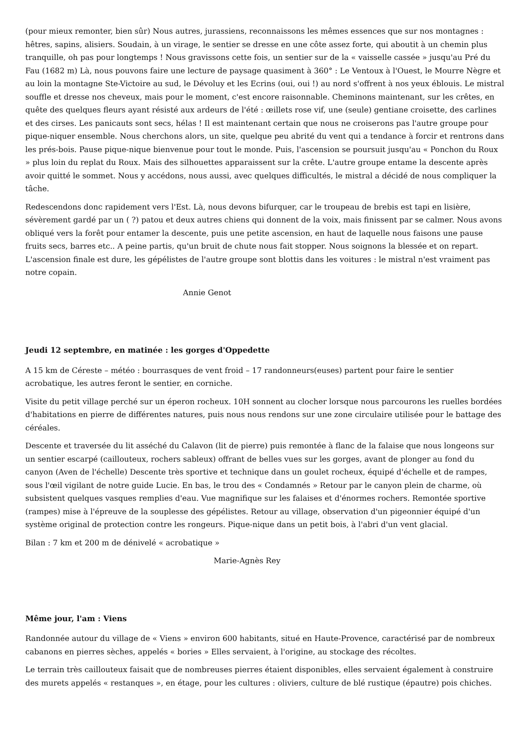(pour mieux remonter, bien sûr) Nous autres, jurassiens, reconnaissons les mêmes essences que sur nos montagnes : hêtres, sapins, alisiers. Soudain, à un virage, le sentier se dresse en une côte assez forte, qui aboutit à un chemin plus tranquille, oh pas pour longtemps ! Nous gravissons cette fois, un sentier sur de la « vaisselle cassée » jusqu'au Pré du Fau (1682 m) Là, nous pouvons faire une lecture de paysage quasiment à 360° : Le Ventoux à l'Ouest, le Mourre Nègre et au loin la montagne Ste-Victoire au sud, le Dévoluy et les Ecrins (oui, oui !) au nord s'offrent à nos yeux éblouis. Le mistral souffle et dresse nos cheveux, mais pour le moment, c'est encore raisonnable. Cheminons maintenant, sur les crêtes, en quête des quelques fleurs ayant résisté aux ardeurs de l'été : œillets rose vif, une (seule) gentiane croisette, des carlines et des cirses. Les panicauts sont secs, hélas ! Il est maintenant certain que nous ne croiserons pas l'autre groupe pour pique-niquer ensemble. Nous cherchons alors, un site, quelque peu abrité du vent qui a tendance à forcir et rentrons dans les prés-bois. Pause pique-nique bienvenue pour tout le monde. Puis, l'ascension se poursuit jusqu'au « Ponchon du Roux » plus loin du replat du Roux. Mais des silhouettes apparaissent sur la crête. L'autre groupe entame la descente après avoir quitté le sommet. Nous y accédons, nous aussi, avec quelques difficultés, le mistral a décidé de nous compliquer la tâche.
Redescendons donc rapidement vers l'Est. Là, nous devons bifurquer, car le troupeau de brebis est tapi en lisière, sévèrement gardé par un ( ?) patou et deux autres chiens qui donnent de la voix, mais finissent par se calmer. Nous avons obliqué vers la forêt pour entamer la descente, puis une petite ascension, en haut de laquelle nous faisons une pause fruits secs, barres etc.. A peine partis, qu'un bruit de chute nous fait stopper. Nous soignons la blessée et on repart. L'ascension finale est dure, les gépélistes de l'autre groupe sont blottis dans les voitures : le mistral n'est vraiment pas notre copain.
Annie Genot
Jeudi 12 septembre, en matinée : les gorges d'Oppedette
A 15 km de Céreste – météo : bourrasques de vent froid – 17 randonneurs(euses) partent pour faire le sentier acrobatique, les autres feront le sentier, en corniche.
Visite du petit village perché sur un éperon rocheux. 10H sonnent au clocher lorsque nous parcourons les ruelles bordées d'habitations en pierre de différentes natures, puis nous nous rendons sur une zone circulaire utilisée pour le battage des céréales.
Descente et traversée du lit asséché du Calavon (lit de pierre) puis remontée à flanc de la falaise que nous longeons sur un sentier escarpé (caillouteux, rochers sableux) offrant de belles vues sur les gorges, avant de plonger au fond du canyon (Aven de l'échelle) Descente très sportive et technique dans un goulet rocheux, équipé d'échelle et de rampes, sous l'œil vigilant de notre guide Lucie. En bas, le trou des « Condamnés » Retour par le canyon plein de charme, où subsistent quelques vasques remplies d'eau. Vue magnifique sur les falaises et d'énormes rochers. Remontée sportive (rampes) mise à l'épreuve de la souplesse des gépélistes. Retour au village, observation d'un pigeonnier équipé d'un système original de protection contre les rongeurs. Pique-nique dans un petit bois, à l'abri d'un vent glacial.
Bilan : 7 km et 200 m de dénivelé « acrobatique »
Marie-Agnès Rey
Même jour, l'am : Viens
Randonnée autour du village de « Viens » environ 600 habitants, situé en Haute-Provence, caractérisé par de nombreux cabanons en pierres sèches, appelés « bories » Elles servaient, à l'origine, au stockage des récoltes.
Le terrain très caillouteux faisait que de nombreuses pierres étaient disponibles, elles servaient également à construire des murets appelés « restanques », en étage, pour les cultures : oliviers, culture de blé rustique (épautre) pois chiches.